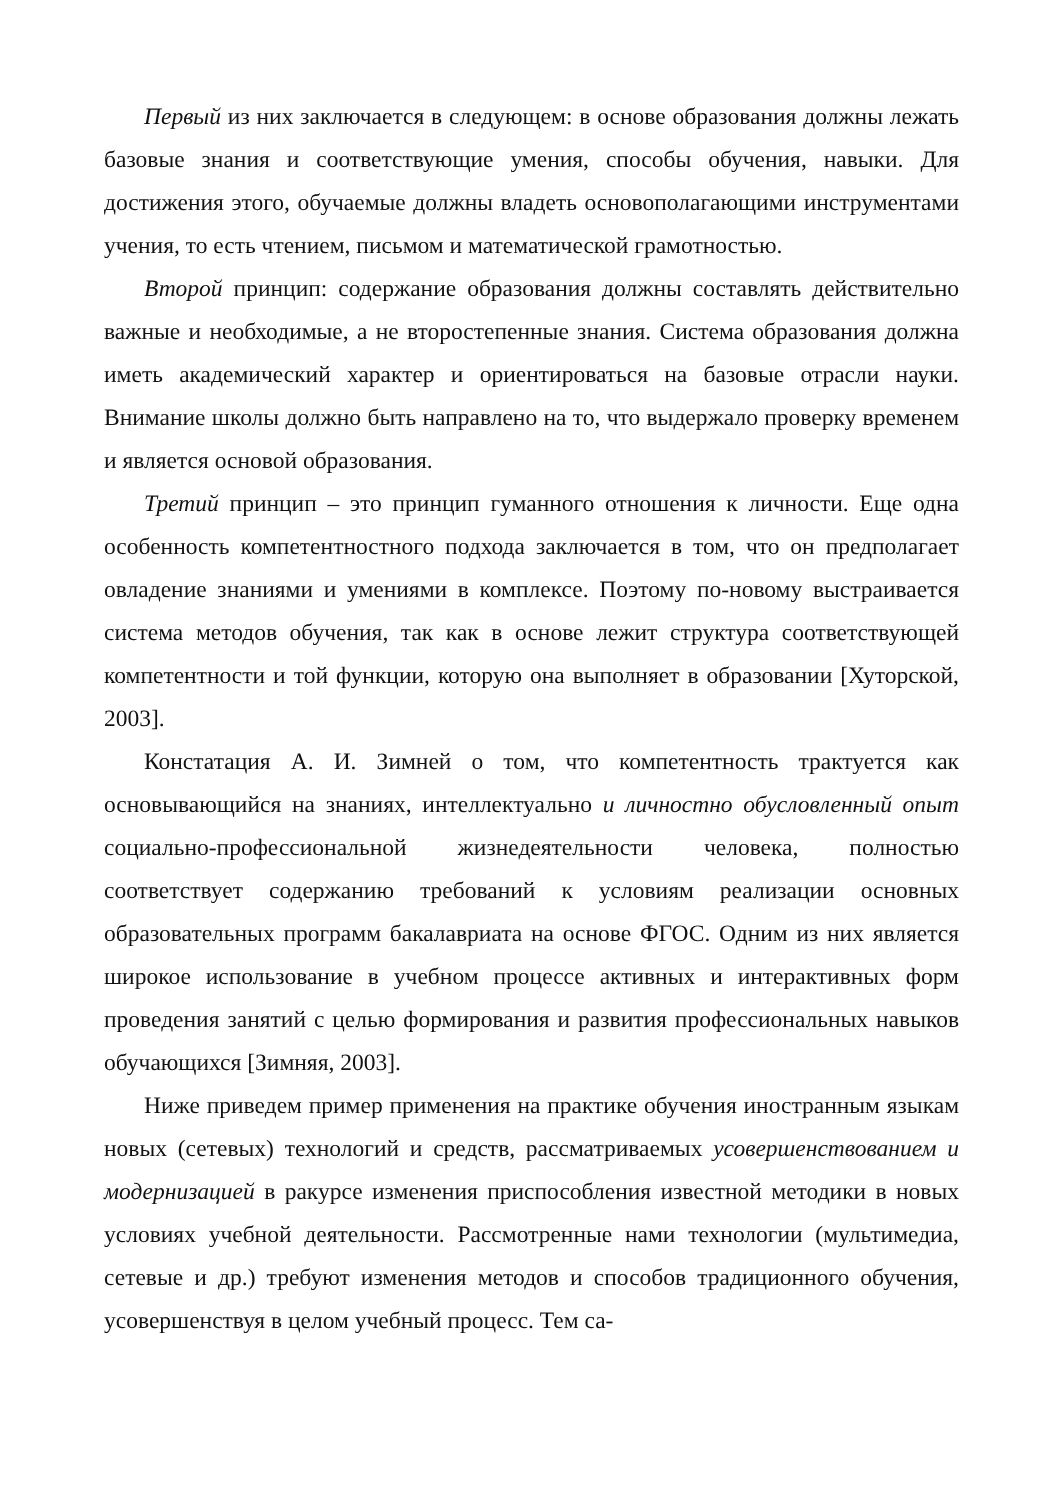Первый из них заключается в следующем: в основе образования должны лежать базовые знания и соответствующие умения, способы обучения, навыки. Для достижения этого, обучаемые должны владеть основополагающими инструментами учения, то есть чтением, письмом и математической грамотностью.
Второй принцип: содержание образования должны составлять действительно важные и необходимые, а не второстепенные знания. Система образования должна иметь академический характер и ориентироваться на базовые отрасли науки. Внимание школы должно быть направлено на то, что выдержало проверку временем и является основой образования.
Третий принцип – это принцип гуманного отношения к личности. Еще одна особенность компетентностного подхода заключается в том, что он предполагает овладение знаниями и умениями в комплексе. Поэтому по-новому выстраивается система методов обучения, так как в основе лежит структура соответствующей компетентности и той функции, которую она выполняет в образовании [Хуторской, 2003].
Констатация А. И. Зимней о том, что компетентность трактуется как основывающийся на знаниях, интеллектуально и личностно обусловленный опыт социально-профессиональной жизнедеятельности человека, полностью соответствует содержанию требований к условиям реализации основных образовательных программ бакалавриата на основе ФГОС. Одним из них является широкое использование в учебном процессе активных и интерактивных форм проведения занятий с целью формирования и развития профессиональных навыков обучающихся [Зимняя, 2003].
Ниже приведем пример применения на практике обучения иностранным языкам новых (сетевых) технологий и средств, рассматриваемых усовершенствованием и модернизацией в ракурсе изменения приспособления известной методики в новых условиях учебной деятельности. Рассмотренные нами технологии (мультимедиа, сетевые и др.) требуют изменения методов и способов традиционного обучения, усовершенствуя в целом учебный процесс. Тем са-